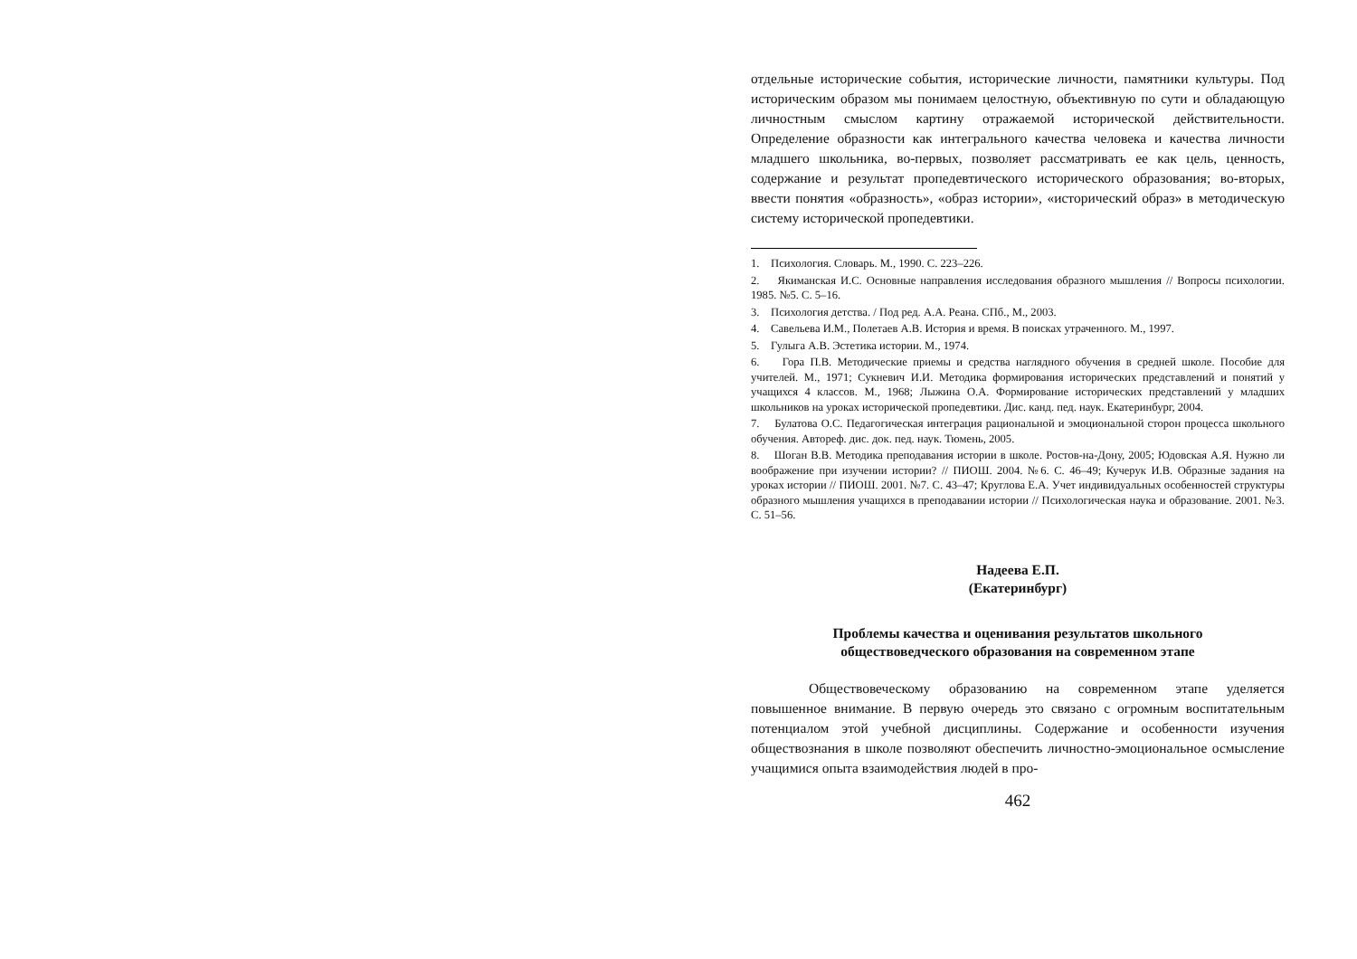отдельные исторические события, исторические личности, памятники культуры. Под историческим образом мы понимаем целостную, объективную по сути и обладающую личностным смыслом картину отражаемой исторической действительности. Определение образности как интегрального качества человека и качества личности младшего школьника, во-первых, позволяет рассматривать ее как цель, ценность, содержание и результат пропедевтического исторического образования; во-вторых, ввести понятия «образность», «образ истории», «исторический образ» в методическую систему исторической пропедевтики.
1. Психология. Словарь. М., 1990. С. 223–226.
2. Якиманская И.С. Основные направления исследования образного мышления // Вопросы психологии. 1985. №5. С. 5–16.
3. Психология детства. / Под ред. А.А. Реана. СПб., М., 2003.
4. Савельева И.М., Полетаев А.В. История и время. В поисках утраченного. М., 1997.
5. Гулыга А.В. Эстетика истории. М., 1974.
6. Гора П.В. Методические приемы и средства наглядного обучения в средней школе. Пособие для учителей. М., 1971; Сукневич И.И. Методика формирования исторических представлений и понятий у учащихся 4 классов. М., 1968; Лыжина О.А. Формирование исторических представлений у младших школьников на уроках исторической пропедевтики. Дис. канд. пед. наук. Екатеринбург, 2004.
7. Булатова О.С. Педагогическая интеграция рациональной и эмоциональной сторон процесса школьного обучения. Автореф. дис. док. пед. наук. Тюмень, 2005.
8. Шоган В.В. Методика преподавания истории в школе. Ростов-на-Дону, 2005; Юдовская А.Я. Нужно ли воображение при изучении истории? // ПИОШ. 2004. №6. С. 46–49; Кучерук И.В. Образные задания на уроках истории // ПИОШ. 2001. №7. С. 43–47; Круглова Е.А. Учет индивидуальных особенностей структуры образного мышления учащихся в преподавании истории // Психологическая наука и образование. 2001. №3. С. 51–56.
Надеева Е.П.
(Екатеринбург)
Проблемы качества и оценивания результатов школьного
обществоведческого образования на современном этапе
Обществовеческому образованию на современном этапе уделяется повышенное внимание. В первую очередь это связано с огромным воспитательным потенциалом этой учебной дисциплины. Содержание и особенности изучения обществознания в школе позволяют обеспечить личностно-эмоциональное осмысление учащимися опыта взаимодействия людей в про-
462